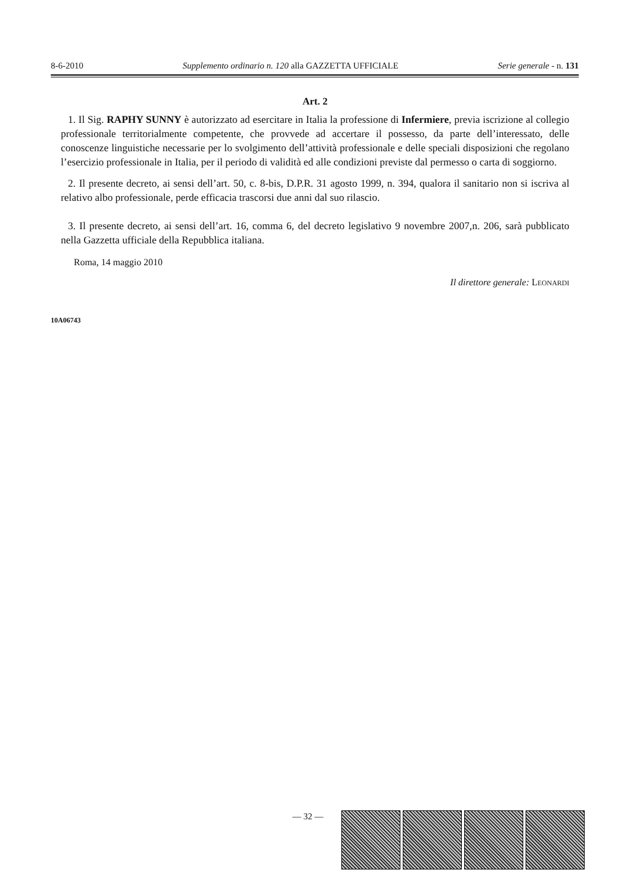8-6-2010 Supplemento ordinario n. 120 alla GAZZETTA UFFICIALE Serie generale - n. 131
Art. 2
1. Il Sig. RAPHY SUNNY è autorizzato ad esercitare in Italia la professione di Infermiere, previa iscrizione al collegio professionale territorialmente competente, che provvede ad accertare il possesso, da parte dell’interessato, delle conoscenze linguistiche necessarie per lo svolgimento dell’attività professionale e delle speciali disposizioni che regolano l’esercizio professionale in Italia, per il periodo di validità ed alle condizioni previste dal permesso o carta di soggiorno.
2. Il presente decreto, ai sensi dell’art. 50, c. 8-bis, D.P.R. 31 agosto 1999, n. 394, qualora il sanitario non si iscriva al relativo albo professionale, perde efficacia trascorsi due anni dal suo rilascio.
3. Il presente decreto, ai sensi dell’art. 16, comma 6, del decreto legislativo 9 novembre 2007,n. 206, sarà pubblicato nella Gazzetta ufficiale della Repubblica italiana.
Roma, 14 maggio 2010
Il direttore generale: LEONARDI
10A06743
— 32 —